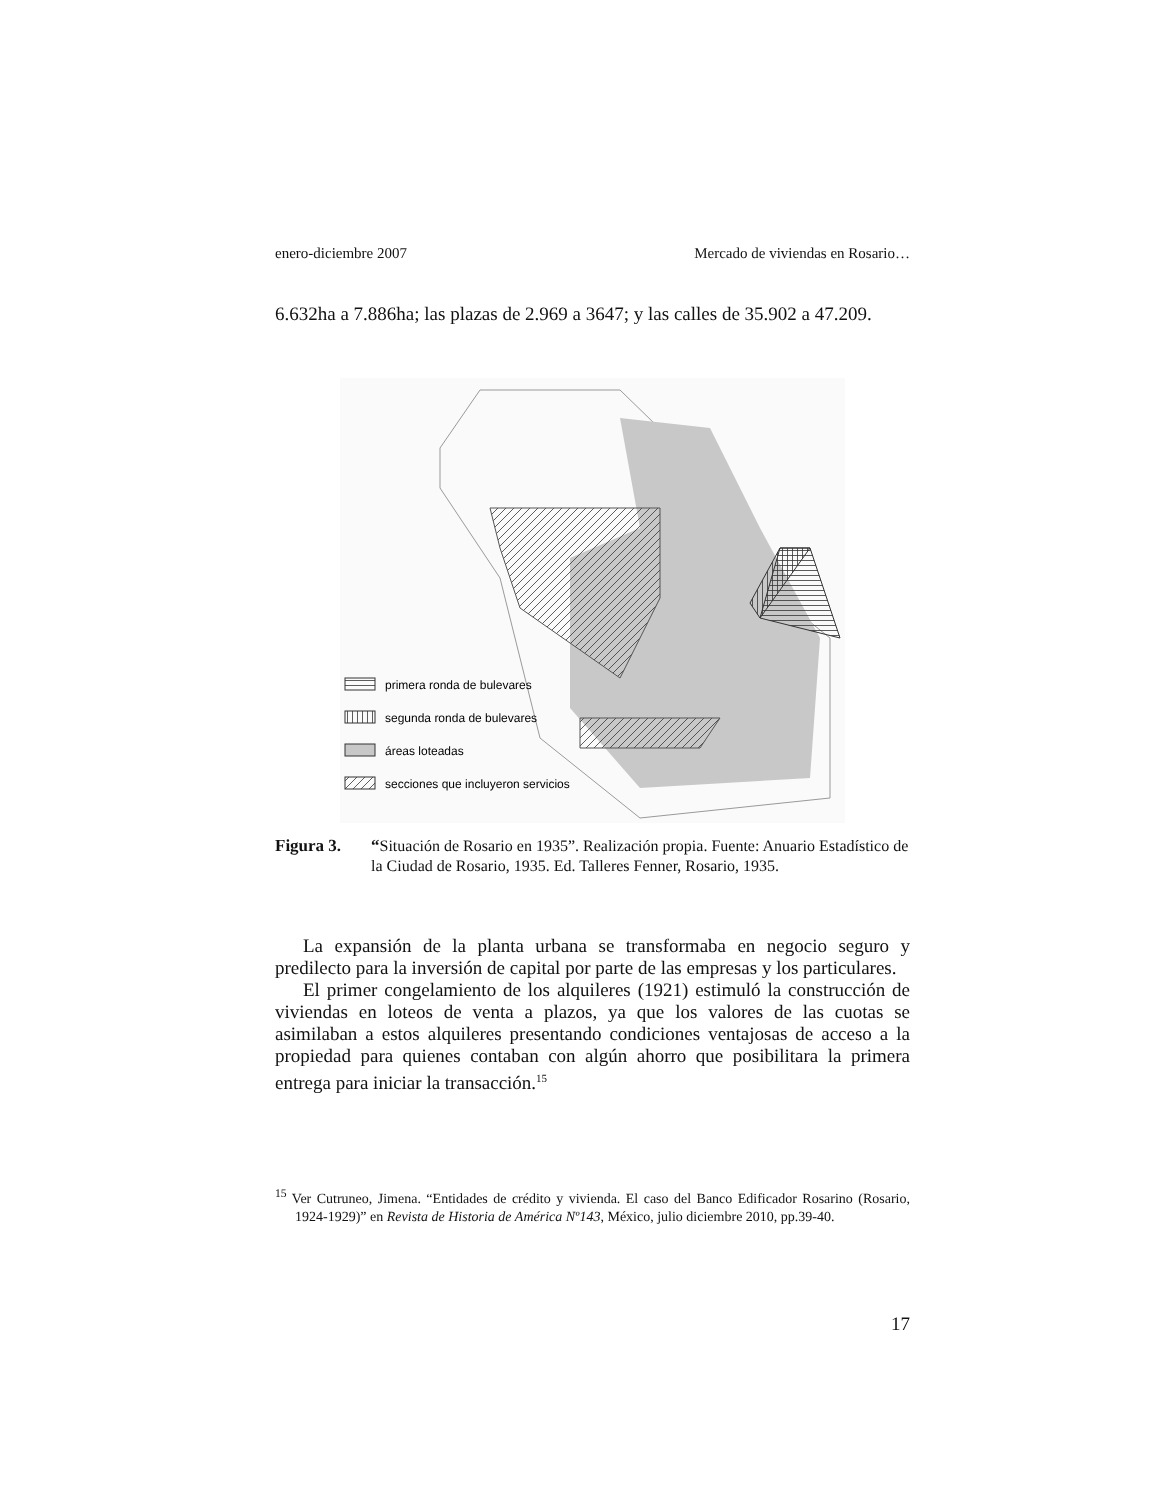enero-diciembre 2007 Mercado de viviendas en Rosario…
6.632ha a 7.886ha; las plazas de 2.969 a 3647; y las calles de 35.902 a 47.209.
primera ronda de bulevares
segunda ronda de bulevares
áreas loteadas
secciones que incluyeron servicios
Figura 3. “Situación de Rosario en 1935”. Realización propia. Fuente: Anuario Estadístico de la Ciudad de Rosario, 1935. Ed. Talleres Fenner, Rosario, 1935.
La expansión de la planta urbana se transformaba en negocio seguro y predilecto para la inversión de capital por parte de las empresas y los particulares.
El primer congelamiento de los alquileres (1921) estimuló la construcción de viviendas en loteos de venta a plazos, ya que los valores de las cuotas se asimilaban a estos alquileres presentando condiciones ventajosas de acceso a la propiedad para quienes contaban con algún ahorro que posibilitara la primera entrega para iniciar la transacción.<sup>15</sup>
<sup>15</sup> Ver Cutruneo, Jimena. “Entidades de crédito y vivienda. El caso del Banco Edificador Rosarino (Rosario, 1924-1929)” en Revista de Historia de América Nº143, México, julio diciembre 2010, pp.39-40.
17